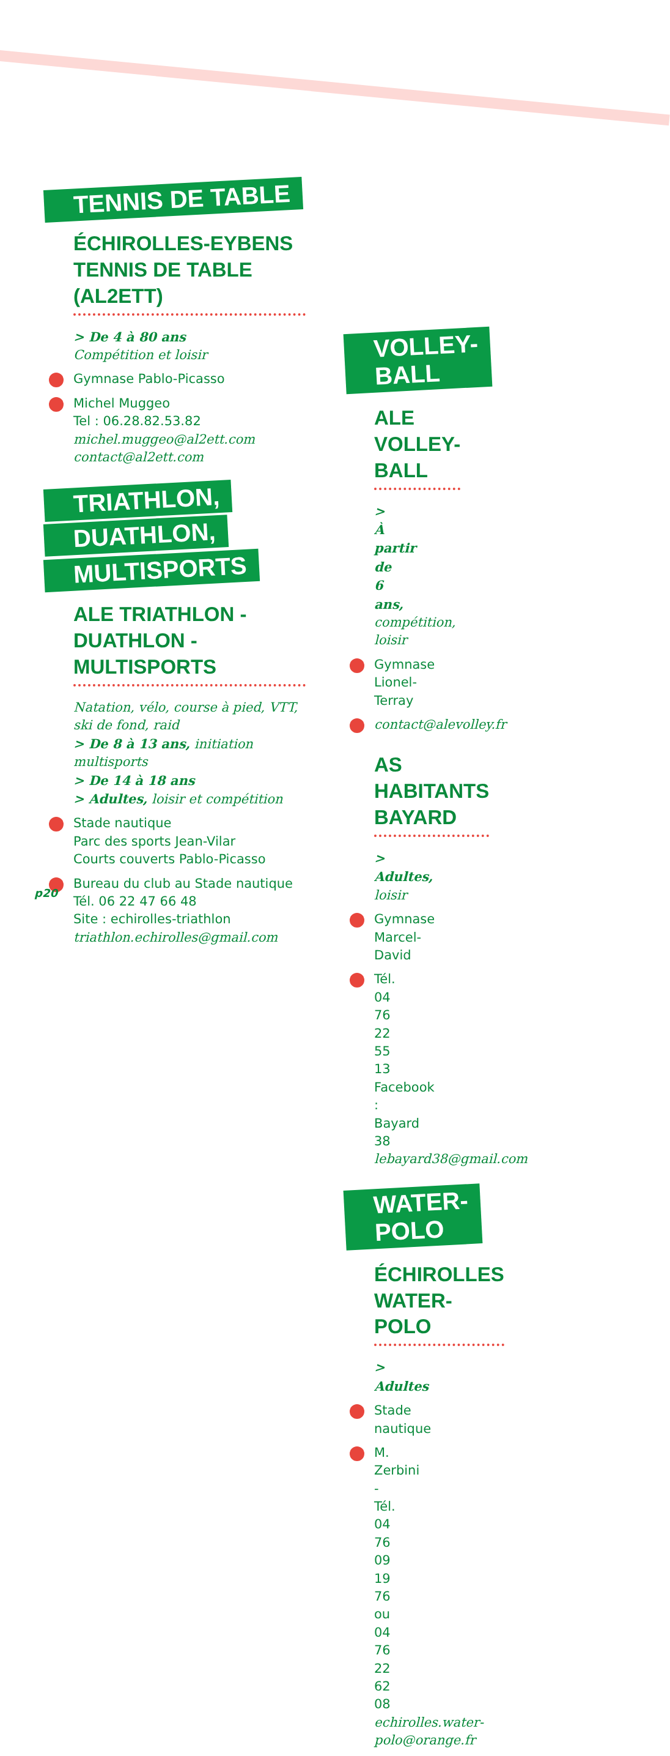TENNIS DE TABLE
ÉCHIROLLES-EYBENS
TENNIS DE TABLE (AL2ETT)
> De 4 à 80 ans
Compétition et loisir
Gymnase Pablo-Picasso
Michel Muggeo
Tel : 06.28.82.53.82
michel.muggeo@al2ett.com
contact@al2ett.com
TRIATHLON,
DUATHLON,
MULTISPORTS
ALE TRIATHLON -
DUATHLON - MULTISPORTS
Natation, vélo, course à pied, VTT, ski de fond, raid
> De 8 à 13 ans, initiation multisports
> De 14 à 18 ans
> Adultes, loisir et compétition
Stade nautique
Parc des sports Jean-Vilar
Courts couverts Pablo-Picasso
Bureau du club au Stade nautique
Tél. 06 22 47 66 48
Site : echirolles-triathlon
triathlon.echirolles@gmail.com
VOLLEY-BALL
ALE VOLLEY-BALL
> À partir de 6 ans, compétition, loisir
Gymnase Lionel-Terray
contact@alevolley.fr
AS HABITANTS BAYARD
> Adultes, loisir
Gymnase Marcel-David
Tél. 04 76 22 55 13
Facebook : Bayard 38
lebayard38@gmail.com
WATER-POLO
ÉCHIROLLES WATER-POLO
> Adultes
Stade nautique
M. Zerbini - Tél. 04 76 09 19 76
ou 04 76 22 62 08
echirolles.water-polo@orange.fr
p20